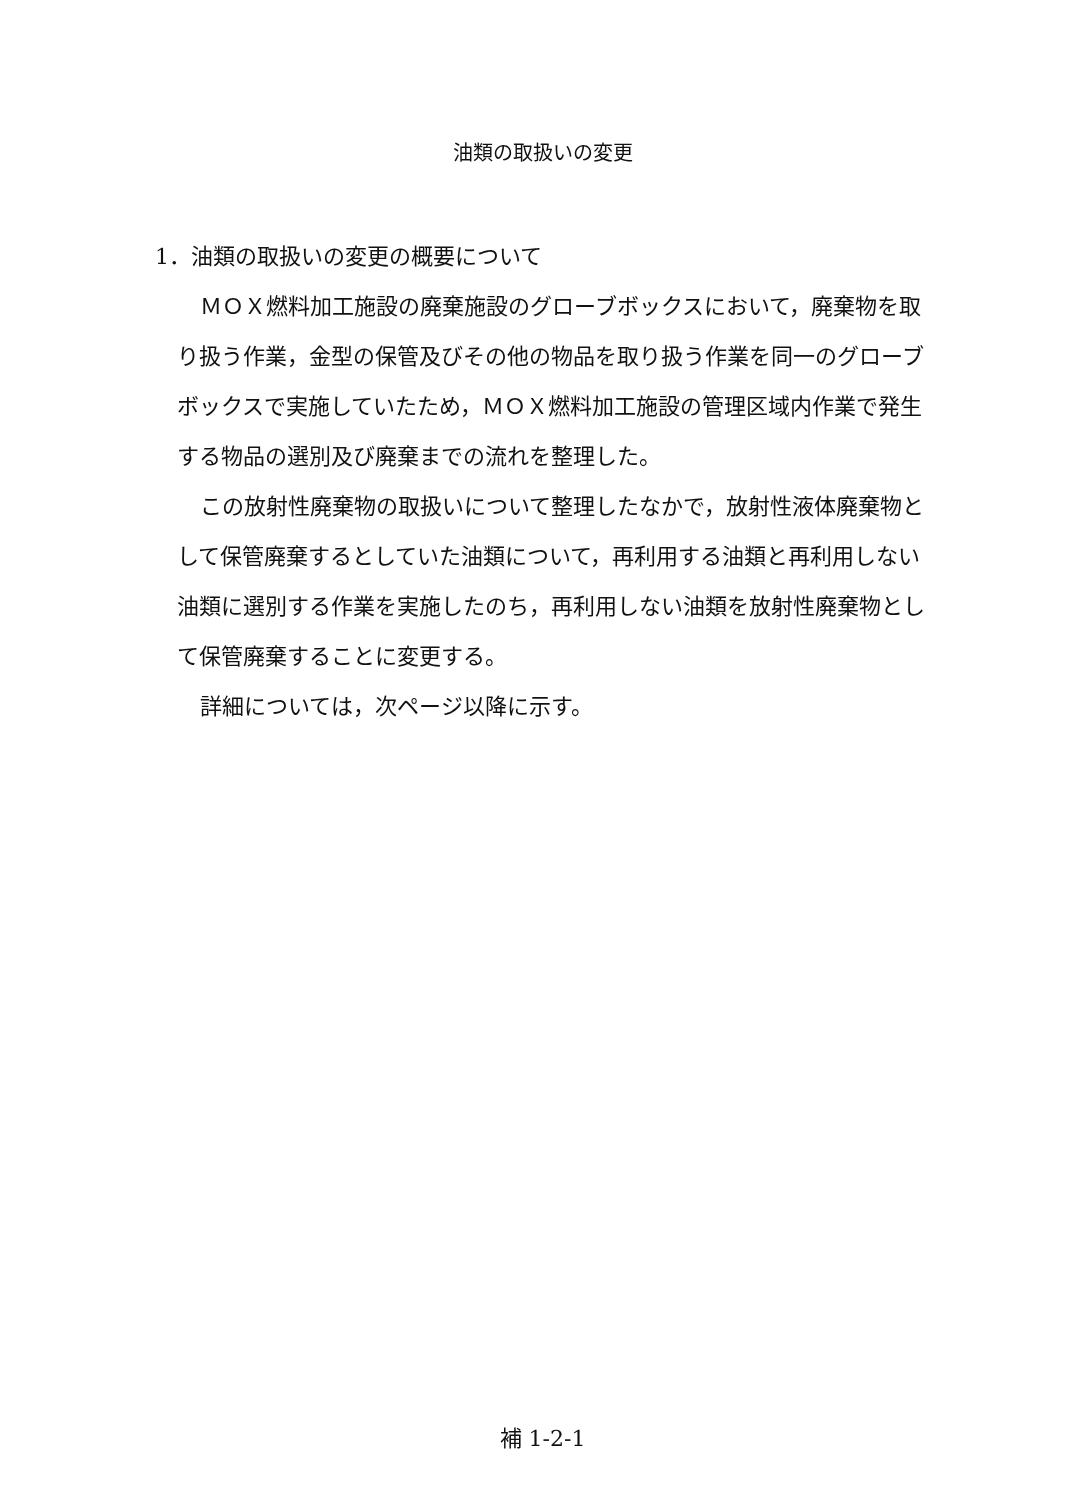油類の取扱いの変更
1．油類の取扱いの変更の概要について
ＭＯＸ燃料加工施設の廃棄施設のグローブボックスにおいて，廃棄物を取り扱う作業，金型の保管及びその他の物品を取り扱う作業を同一のグローブボックスで実施していたため，ＭＯＸ燃料加工施設の管理区域内作業で発生する物品の選別及び廃棄までの流れを整理した。
この放射性廃棄物の取扱いについて整理したなかで，放射性液体廃棄物として保管廃棄するとしていた油類について，再利用する油類と再利用しない油類に選別する作業を実施したのち，再利用しない油類を放射性廃棄物として保管廃棄することに変更する。
詳細については，次ページ以降に示す。
補 1-2-1